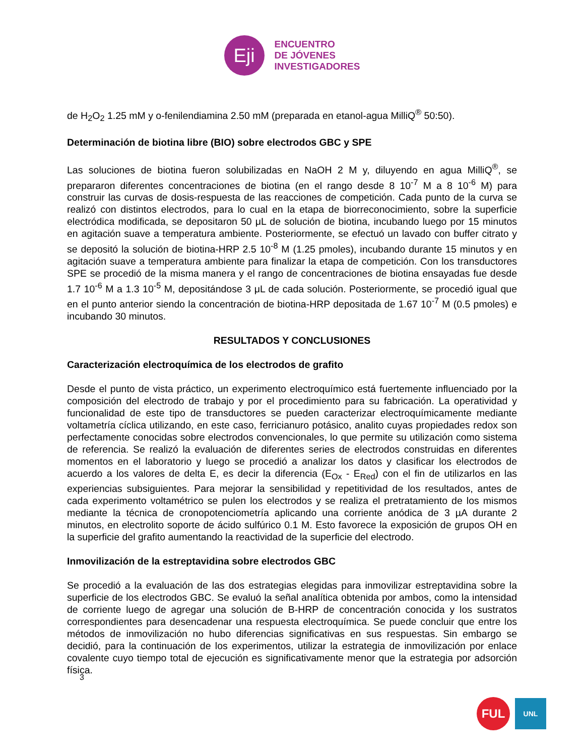Eji
ENCUENTRO
DE JÓVENES
INVESTIGADORES
de H<sub>2</sub>O<sub>2</sub> 1.25 mM y o-fenilendiamina 2.50 mM (preparada en etanol-agua MilliQ<sup>®</sup> 50:50).
Determinación de biotina libre (BIO) sobre electrodos GBC y SPE
Las soluciones de biotina fueron solubilizadas en NaOH 2 M y, diluyendo en agua MilliQ<sup>®</sup>, se prepararon diferentes concentraciones de biotina (en el rango desde 8 10<sup>-7</sup> M a 8 10<sup>-6</sup> M) para construir las curvas de dosis-respuesta de las reacciones de competición. Cada punto de la curva se realizó con distintos electrodos, para lo cual en la etapa de biorreconocimiento, sobre la superficie electródica modificada, se depositaron 50 μL de solución de biotina, incubando luego por 15 minutos en agitación suave a temperatura ambiente. Posteriormente, se efectuó un lavado con buffer citrato y se depositó la solución de biotina-HRP 2.5 10<sup>-8</sup> M (1.25 pmoles), incubando durante 15 minutos y en agitación suave a temperatura ambiente para finalizar la etapa de competición. Con los transductores SPE se procedió de la misma manera y el rango de concentraciones de biotina ensayadas fue desde 1.7 10<sup>-6</sup> M a 1.3 10<sup>-5</sup> M, depositándose 3 μL de cada solución. Posteriormente, se procedió igual que en el punto anterior siendo la concentración de biotina-HRP depositada de 1.67 10<sup>-7</sup> M (0.5 pmoles) e incubando 30 minutos.
RESULTADOS Y CONCLUSIONES
Caracterización electroquímica de los electrodos de grafito
Desde el punto de vista práctico, un experimento electroquímico está fuertemente influenciado por la composición del electrodo de trabajo y por el procedimiento para su fabricación. La operatividad y funcionalidad de este tipo de transductores se pueden caracterizar electroquímicamente mediante voltametría cíclica utilizando, en este caso, ferricianuro potásico, analito cuyas propiedades redox son perfectamente conocidas sobre electrodos convencionales, lo que permite su utilización como sistema de referencia. Se realizó la evaluación de diferentes series de electrodos construidas en diferentes momentos en el laboratorio y luego se procedió a analizar los datos y clasificar los electrodos de acuerdo a los valores de delta E, es decir la diferencia (E<sub>Ox</sub> - E<sub>Red</sub>) con el fin de utilizarlos en las experiencias subsiguientes. Para mejorar la sensibilidad y repetitividad de los resultados, antes de cada experimento voltamétrico se pulen los electrodos y se realiza el pretratamiento de los mismos mediante la técnica de cronopotenciometría aplicando una corriente anódica de 3 µA durante 2 minutos, en electrolito soporte de ácido sulfúrico 0.1 M. Esto favorece la exposición de grupos OH en la superficie del grafito aumentando la reactividad de la superficie del electrodo.
Inmovilización de la estreptavidina sobre electrodos GBC
Se procedió a la evaluación de las dos estrategias elegidas para inmovilizar estreptavidina sobre la superficie de los electrodos GBC. Se evaluó la señal analítica obtenida por ambos, como la intensidad de corriente luego de agregar una solución de B-HRP de concentración conocida y los sustratos correspondientes para desencadenar una respuesta electroquímica. Se puede concluir que entre los métodos de inmovilización no hubo diferencias significativas en sus respuestas. Sin embargo se decidió, para la continuación de los experimentos, utilizar la estrategia de inmovilización por enlace covalente cuyo tiempo total de ejecución es significativamente menor que la estrategia por adsorción física.
3
FUL UNL